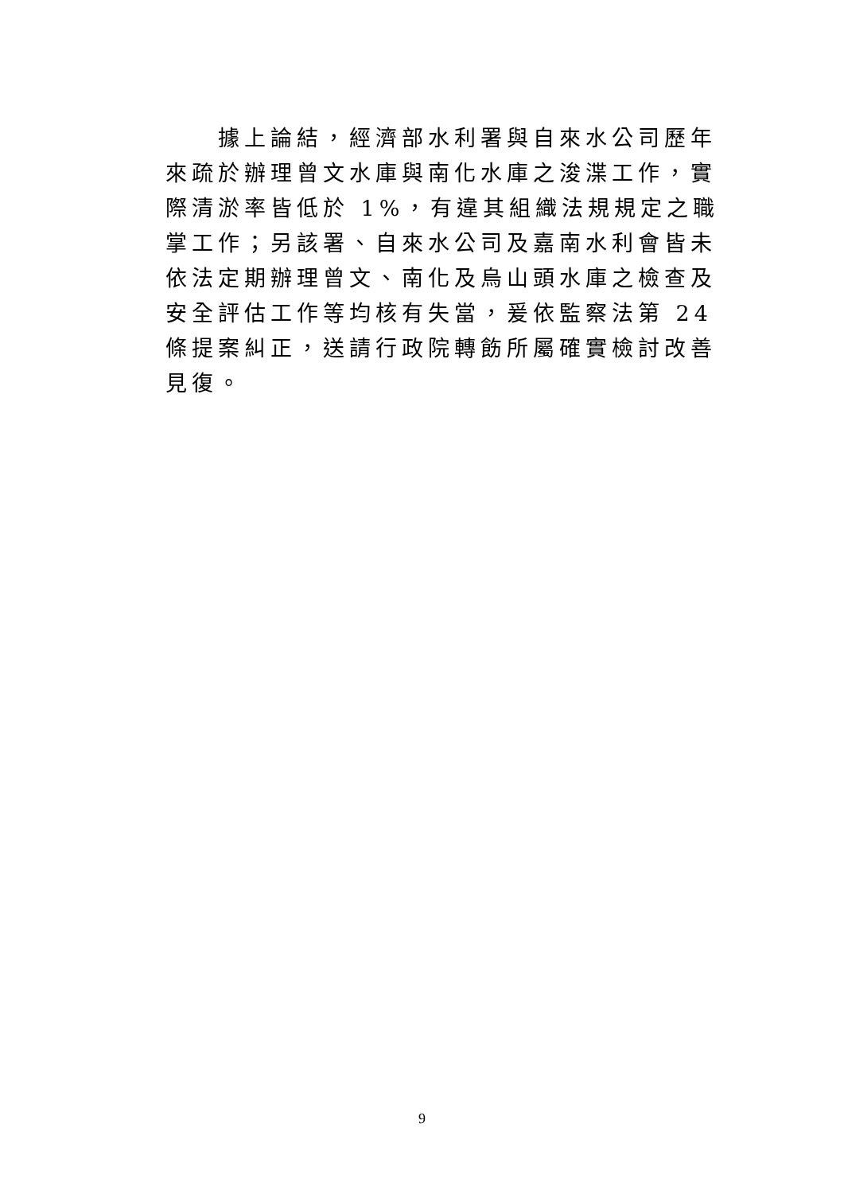據上論結，經濟部水利署與自來水公司歷年來疏於辦理曾文水庫與南化水庫之浚渫工作，實際清淤率皆低於 1%，有違其組織法規規定之職掌工作；另該署、自來水公司及嘉南水利會皆未依法定期辦理曾文、南化及烏山頭水庫之檢查及安全評估工作等均核有失當，爰依監察法第 24 條提案糾正，送請行政院轉飭所屬確實檢討改善見復。
9